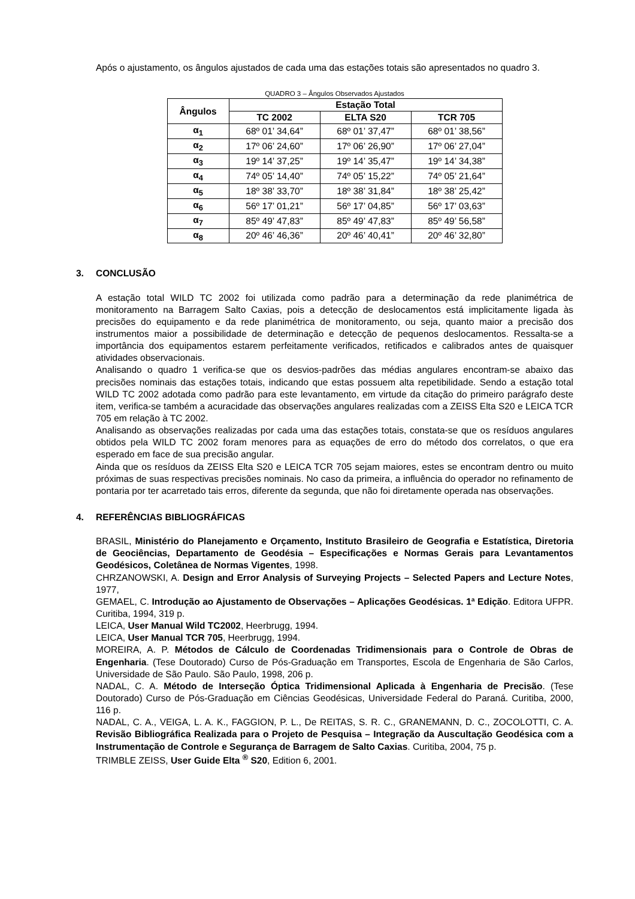Após o ajustamento, os ângulos ajustados de cada uma das estações totais são apresentados no quadro 3.
QUADRO 3 – Ângulos Observados Ajustados
| Ângulos | Estação Total | | |
| --- | --- | --- | --- |
| | TC 2002 | ELTA S20 | TCR 705 |
| α<sub>1</sub> | 68º 01’ 34,64” | 68º 01’ 37,47” | 68º 01’ 38,56” |
| α<sub>2</sub> | 17º 06’ 24,60” | 17º 06’ 26,90” | 17º 06’ 27,04” |
| α<sub>3</sub> | 19º 14’ 37,25” | 19º 14’ 35,47” | 19º 14’ 34,38” |
| α<sub>4</sub> | 74º 05’ 14,40” | 74º 05’ 15,22” | 74º 05’ 21,64” |
| α<sub>5</sub> | 18º 38’ 33,70” | 18º 38’ 31,84” | 18º 38’ 25,42” |
| α<sub>6</sub> | 56º 17’ 01,21” | 56º 17’ 04,85” | 56º 17’ 03,63” |
| α<sub>7</sub> | 85º 49’ 47,83” | 85º 49’ 47,83” | 85º 49’ 56,58” |
| α<sub>8</sub> | 20º 46’ 46,36” | 20º 46’ 40,41” | 20º 46’ 32,80” |
3. CONCLUSÃO
A estação total WILD TC 2002 foi utilizada como padrão para a determinação da rede planimétrica de monitoramento na Barragem Salto Caxias, pois a detecção de deslocamentos está implicitamente ligada às precisões do equipamento e da rede planimétrica de monitoramento, ou seja, quanto maior a precisão dos instrumentos maior a possibilidade de determinação e detecção de pequenos deslocamentos. Ressalta-se a importância dos equipamentos estarem perfeitamente verificados, retificados e calibrados antes de quaisquer atividades observacionais.
Analisando o quadro 1 verifica-se que os desvios-padrões das médias angulares encontram-se abaixo das precisões nominais das estações totais, indicando que estas possuem alta repetibilidade. Sendo a estação total WILD TC 2002 adotada como padrão para este levantamento, em virtude da citação do primeiro parágrafo deste item, verifica-se também a acuracidade das observações angulares realizadas com a ZEISS Elta S20 e LEICA TCR 705 em relação à TC 2002.
Analisando as observações realizadas por cada uma das estações totais, constata-se que os resíduos angulares obtidos pela WILD TC 2002 foram menores para as equações de erro do método dos correlatos, o que era esperado em face de sua precisão angular.
Ainda que os resíduos da ZEISS Elta S20 e LEICA TCR 705 sejam maiores, estes se encontram dentro ou muito próximas de suas respectivas precisões nominais. No caso da primeira, a influência do operador no refinamento de pontaria por ter acarretado tais erros, diferente da segunda, que não foi diretamente operada nas observações.
4. REFERÊNCIAS BIBLIOGRÁFICAS
BRASIL, Ministério do Planejamento e Orçamento, Instituto Brasileiro de Geografia e Estatística, Diretoria de Geociências, Departamento de Geodésia – Especificações e Normas Gerais para Levantamentos Geodésicos, Coletânea de Normas Vigentes, 1998.
CHRZANOWSKI, A. Design and Error Analysis of Surveying Projects – Selected Papers and Lecture Notes, 1977,
GEMAEL, C. Introdução ao Ajustamento de Observações – Aplicações Geodésicas. 1ª Edição. Editora UFPR. Curitiba, 1994, 319 p.
LEICA, User Manual Wild TC2002, Heerbrugg, 1994.
LEICA, User Manual TCR 705, Heerbrugg, 1994.
MOREIRA, A. P. Métodos de Cálculo de Coordenadas Tridimensionais para o Controle de Obras de Engenharia. (Tese Doutorado) Curso de Pós-Graduação em Transportes, Escola de Engenharia de São Carlos, Universidade de São Paulo. São Paulo, 1998, 206 p.
NADAL, C. A. Método de Interseção Óptica Tridimensional Aplicada à Engenharia de Precisão. (Tese Doutorado) Curso de Pós-Graduação em Ciências Geodésicas, Universidade Federal do Paraná. Curitiba, 2000, 116 p.
NADAL, C. A., VEIGA, L. A. K., FAGGION, P. L., De REITAS, S. R. C., GRANEMANN, D. C., ZOCOLOTTI, C. A. Revisão Bibliográfica Realizada para o Projeto de Pesquisa – Integração da Auscultação Geodésica com a Instrumentação de Controle e Segurança de Barragem de Salto Caxias. Curitiba, 2004, 75 p.
TRIMBLE ZEISS, User Guide Elta <sup>®</sup> S20, Edition 6, 2001.